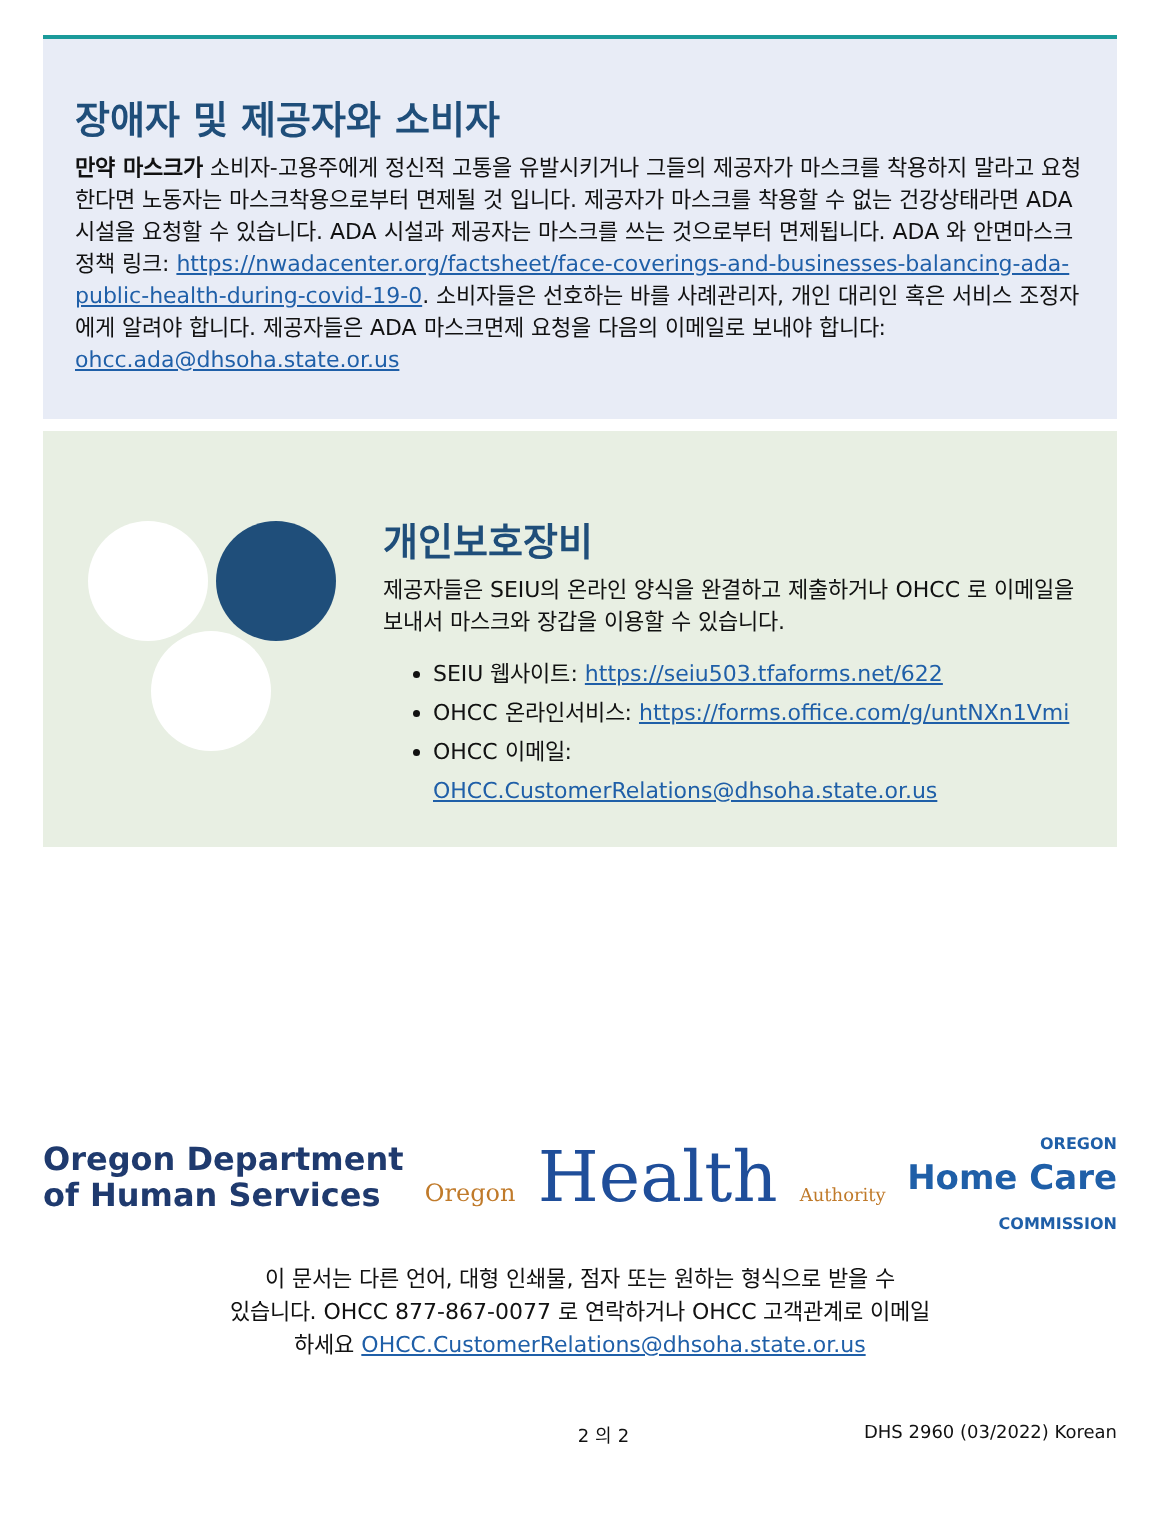장애자 및 제공자와 소비자
만약 마스크가 소비자-고용주에게 정신적 고통을 유발시키거나 그들의 제공자가 마스크를 착용하지 말라고 요청한다면 노동자는 마스크착용으로부터 면제될 것 입니다. 제공자가 마스크를 착용할 수 없는 건강상태라면 ADA 시설을 요청할 수 있습니다. ADA 시설과 제공자는 마스크를 쓰는 것으로부터 면제됩니다. ADA 와 안면마스크 정책 링크: https://nwadacenter.org/factsheet/face-coverings-and-businesses-balancing-ada-public-health-during-covid-19-0. 소비자들은 선호하는 바를 사례관리자, 개인 대리인 혹은 서비스 조정자에게 알려야 합니다. 제공자들은 ADA 마스크면제 요청을 다음의 이메일로 보내야 합니다: ohcc.ada@dhsoha.state.or.us
개인보호장비
제공자들은 SEIU의 온라인 양식을 완결하고 제출하거나 OHCC 로 이메일을 보내서 마스크와 장갑을 이용할 수 있습니다.
SEIU 웹사이트: https://seiu503.tfaforms.net/622
OHCC 온라인서비스: https://forms.office.com/g/untNXn1Vmi
OHCC 이메일: OHCC.CustomerRelations@dhsoha.state.or.us
Oregon Department
of Human Services
Oregon Health Authority
OREGON
Home Care
COMMISSION
이 문서는 다른 언어, 대형 인쇄물, 점자 또는 원하는 형식으로 받을 수
있습니다. OHCC 877-867-0077 로 연락하거나 OHCC 고객관계로 이메일
하세요 OHCC.CustomerRelations@dhsoha.state.or.us
2 의 2 DHS 2960 (03/2022) Korean